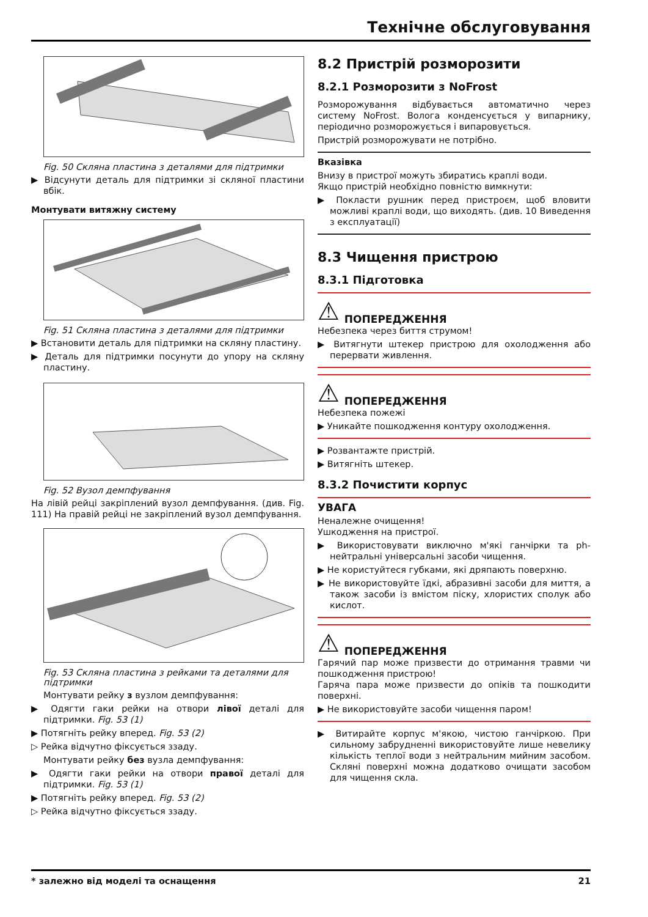Технічне обслуговування
Fig. 50 Скляна пластина з деталями для підтримки
▶ Відсунути деталь для підтримки зі скляної пластини вбік.
Монтувати витяжну систему
Fig. 51 Скляна пластина з деталями для підтримки
▶ Встановити деталь для підтримки на скляну пластину.
▶ Деталь для підтримки посунути до упору на скляну пластину.
Fig. 52 Вузол демпфування
На лівій рейці закріплений вузол демпфування. (див. Fig. 111) На правій рейці не закріплений вузол демпфування.
Fig. 53 Скляна пластина з рейками та деталями для підтримки
Монтувати рейку з вузлом демпфування:
▶ Одягти гаки рейки на отвори лівої деталі для підтримки. Fig. 53 (1)
▶ Потягніть рейку вперед. Fig. 53 (2)
▷ Рейка відчутно фіксується ззаду.
Монтувати рейку без вузла демпфування:
▶ Одягти гаки рейки на отвори правої деталі для підтримки. Fig. 53 (1)
▶ Потягніть рейку вперед. Fig. 53 (2)
▷ Рейка відчутно фіксується ззаду.
8.2 Пристрій розморозити
8.2.1 Розморозити з NoFrost
Розморожування відбувається автоматично через систему NoFrost. Волога конденсується у випарнику, періодично розморожується і випаровується.
Пристрій розморожувати не потрібно.
Вказівка
Внизу в пристрої можуть збиратись краплі води.
Якщо пристрій необхідно повністю вимкнути:
▶ Покласти рушник перед пристроєм, щоб вловити можливі краплі води, що виходять. (див. 10 Виведення з експлуатації)
8.3 Чищення пристрою
8.3.1 Підготовка
⚠ ПОПЕРЕДЖЕННЯ
Небезпека через биття струмом!
▶ Витягнути штекер пристрою для охолодження або перервати живлення.
⚠ ПОПЕРЕДЖЕННЯ
Небезпека пожежі
▶ Уникайте пошкодження контуру охолодження.
▶ Розвантажте пристрій.
▶ Витягніть штекер.
8.3.2 Почистити корпус
УВАГА
Неналежне очищення!
Ушкодження на пристрої.
▶ Використовувати виключно м'які ганчірки та ph-нейтральні універсальні засоби чищення.
▶ Не користуйтеся губками, які дряпають поверхню.
▶ Не використовуйте їдкі, абразивні засоби для миття, а також засоби із вмістом піску, хлористих сполук або кислот.
⚠ ПОПЕРЕДЖЕННЯ
Гарячий пар може призвести до отримання травми чи пошкодження пристрою!
Гаряча пара може призвести до опіків та пошкодити поверхні.
▶ Не використовуйте засоби чищення паром!
▶ Витирайте корпус м'якою, чистою ганчіркою. При сильному забрудненні використовуйте лише невелику кількість теплої води з нейтральним мийним засобом. Скляні поверхні можна додатково очищати засобом для чищення скла.
* залежно від моделі та оснащення 21